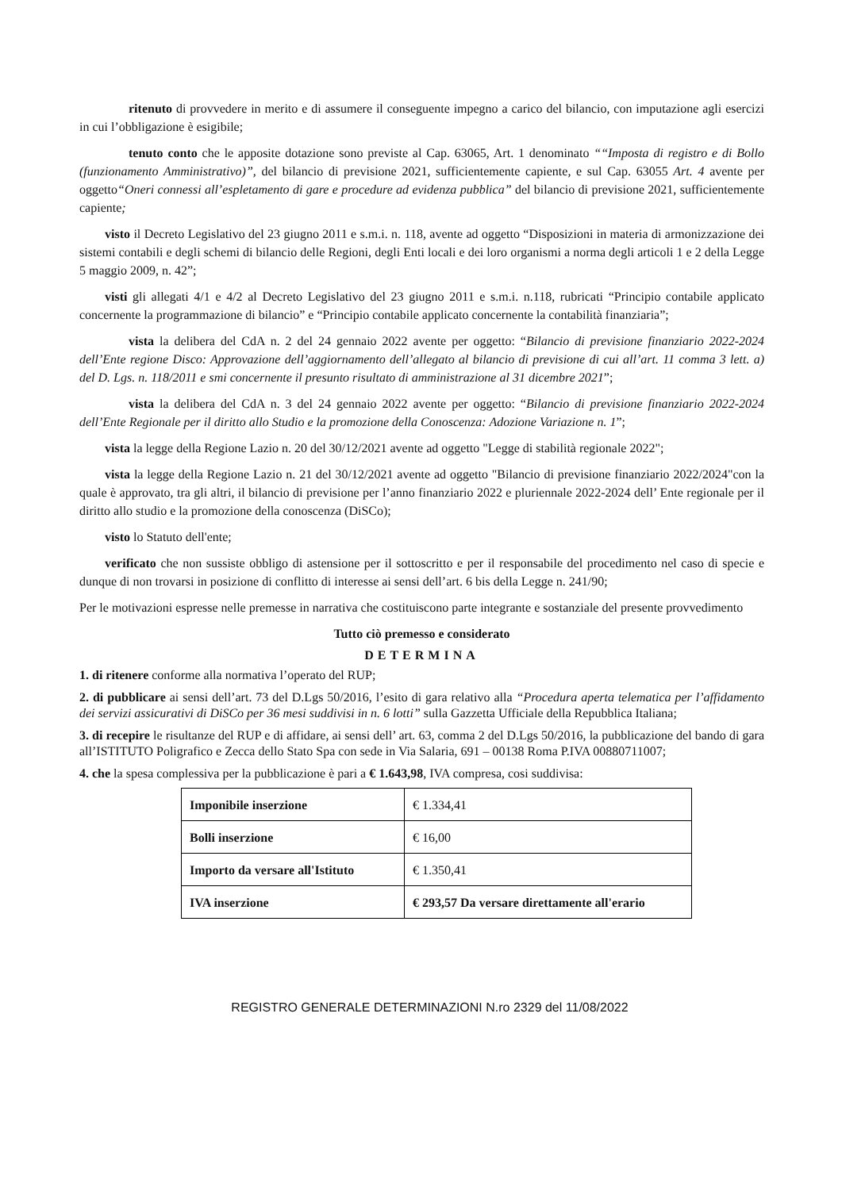ritenuto di provvedere in merito e di assumere il conseguente impegno a carico del bilancio, con imputazione agli esercizi in cui l’obbligazione è esigibile;
tenuto conto che le apposite dotazione sono previste al Cap. 63065, Art. 1 denominato ““Imposta di registro e di Bollo (funzionamento Amministrativo)”, del bilancio di previsione 2021, sufficientemente capiente, e sul Cap. 63055 Art. 4 avente per oggetto“Oneri connessi all’espletamento di gare e procedure ad evidenza pubblica” del bilancio di previsione 2021, sufficientemente capiente;
visto il Decreto Legislativo del 23 giugno 2011 e s.m.i. n. 118, avente ad oggetto “Disposizioni in materia di armonizzazione dei sistemi contabili e degli schemi di bilancio delle Regioni, degli Enti locali e dei loro organismi a norma degli articoli 1 e 2 della Legge 5 maggio 2009, n. 42”;
visti gli allegati 4/1 e 4/2 al Decreto Legislativo del 23 giugno 2011 e s.m.i. n.118, rubricati “Principio contabile applicato concernente la programmazione di bilancio” e “Principio contabile applicato concernente la contabilità finanziaria”;
vista la delibera del CdA n. 2 del 24 gennaio 2022 avente per oggetto: “Bilancio di previsione finanziario 2022-2024 dell’Ente regione Disco: Approvazione dell’aggiornamento dell’allegato al bilancio di previsione di cui all’art. 11 comma 3 lett. a) del D. Lgs. n. 118/2011 e smi concernente il presunto risultato di amministrazione al 31 dicembre 2021”;
vista la delibera del CdA n. 3 del 24 gennaio 2022 avente per oggetto: “Bilancio di previsione finanziario 2022-2024 dell’Ente Regionale per il diritto allo Studio e la promozione della Conoscenza: Adozione Variazione n. 1”;
vista la legge della Regione Lazio n. 20 del 30/12/2021 avente ad oggetto "Legge di stabilità regionale 2022";
vista la legge della Regione Lazio n. 21 del 30/12/2021 avente ad oggetto "Bilancio di previsione finanziario 2022/2024"con la quale è approvato, tra gli altri, il bilancio di previsione per l’anno finanziario 2022 e pluriennale 2022-2024 dell’ Ente regionale per il diritto allo studio e la promozione della conoscenza (DiSCo);
visto lo Statuto dell'ente;
verificato che non sussiste obbligo di astensione per il sottoscritto e per il responsabile del procedimento nel caso di specie e dunque di non trovarsi in posizione di conflitto di interesse ai sensi dell’art. 6 bis della Legge n. 241/90;
Per le motivazioni espresse nelle premesse in narrativa che costituiscono parte integrante e sostanziale del presente provvedimento
Tutto ciò premesso e considerato
DETERMINA
1. di ritenere conforme alla normativa l’operato del RUP;
2. di pubblicare ai sensi dell’art. 73 del D.Lgs 50/2016, l’esito di gara relativo alla “Procedura aperta telematica per l’affidamento dei servizi assicurativi di DiSCo per 36 mesi suddivisi in n. 6 lotti” sulla Gazzetta Ufficiale della Repubblica Italiana;
3. di recepire le risultanze del RUP e di affidare, ai sensi dell’ art. 63, comma 2 del D.Lgs 50/2016, la pubblicazione del bando di gara all’ISTITUTO Poligrafico e Zecca dello Stato Spa con sede in Via Salaria, 691 – 00138 Roma P.IVA 00880711007;
4. che la spesa complessiva per la pubblicazione è pari a € 1.643,98, IVA compresa, cosi suddivisa:
| Imponibile inserzione | € 1.334,41 |
| Bolli inserzione | € 16,00 |
| Importo da versare all'Istituto | € 1.350,41 |
| IVA inserzione | € 293,57 Da versare direttamente all'erario |
REGISTRO GENERALE DETERMINAZIONI N.ro 2329 del 11/08/2022